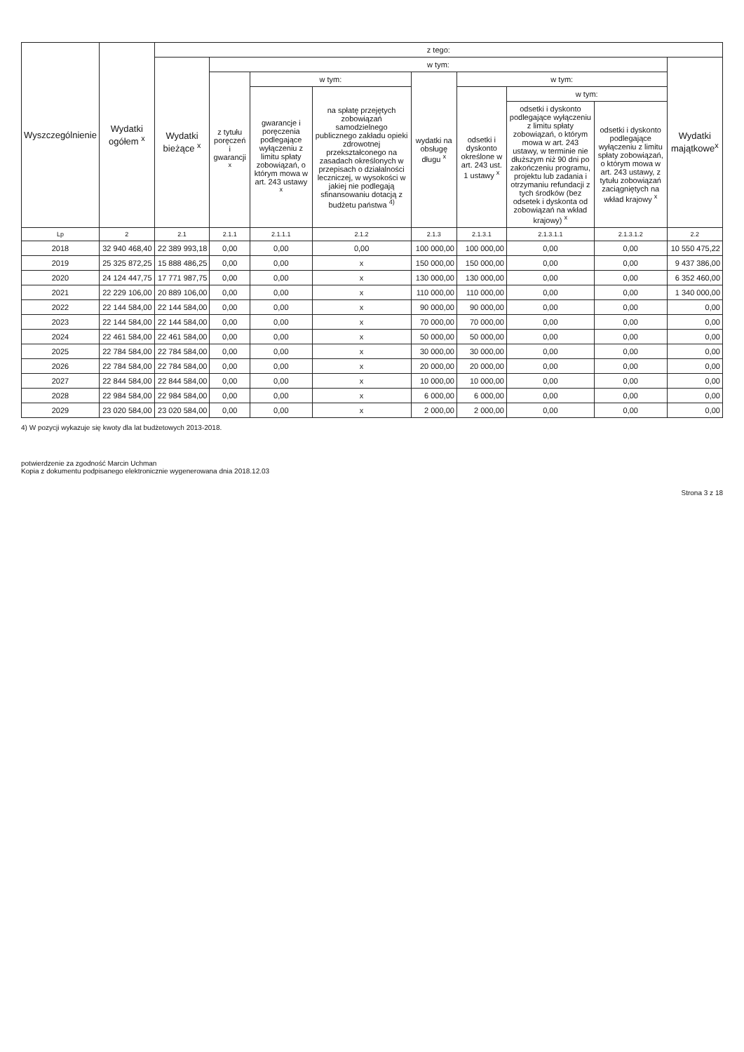| Wyszczególnienie | Wydatki ogółem <sup>x</sup> | z tego: | | | | | | | | |
| --- | --- | --- | --- | --- | --- | --- | --- | --- | --- | --- |
| | | Wydatki bieżące <sup>x</sup> | w tym: | | | | | | | Wydatki majątkowe<sup>x</sup> |
| | | | z tytułu poręczeń i gwarancji <sup>x</sup> | w tym: | | wydatki na obsługę długu <sup>x</sup> | w tym: | | | |
| | | | | gwarancje i poręczenia podlegające wyłączeniu z limitu spłaty zobowiązań, o którym mowa w art. 243 ustawy <sup>x</sup> | na spłatę przejętych zobowiązań samodzielnego publicznego zakładu opieki zdrowotnej przekształconego na zasadach określonych w przepisach o działalności leczniczej, w wysokości w jakiej nie podlegają sfinansowaniu dotacją z budżetu państwa <sup>4)</sup> | | odsetki i dyskonto określone w art. 243 ust. 1 ustawy <sup>x</sup> | w tym: | | |
| | | | | | | | | odsetki i dyskonto podlegające wyłączeniu z limitu spłaty zobowiązań, o którym mowa w art. 243 ustawy, w terminie nie dłuższym niż 90 dni po zakończeniu programu, projektu lub zadania i otrzymaniu refundacji z tych środków (bez odsetek i dyskonta od zobowiązań na wkład krajowy) <sup>x</sup> | odsetki i dyskonto podlegające wyłączeniu z limitu spłaty zobowiązań, o którym mowa w art. 243 ustawy, z tytułu zobowiązań zaciągniętych na wkład krajowy <sup>x</sup> | |
| Lp | 2 | 2.1 | 2.1.1 | 2.1.1.1 | 2.1.2 | 2.1.3 | 2.1.3.1 | 2.1.3.1.1 | 2.1.3.1.2 | 2.2 |
| 2018 | 32 940 468,40 | 22 389 993,18 | 0,00 | 0,00 | 0,00 | 100 000,00 | 100 000,00 | 0,00 | 0,00 | 10 550 475,22 |
| 2019 | 25 325 872,25 | 15 888 486,25 | 0,00 | 0,00 | x | 150 000,00 | 150 000,00 | 0,00 | 0,00 | 9 437 386,00 |
| 2020 | 24 124 447,75 | 17 771 987,75 | 0,00 | 0,00 | x | 130 000,00 | 130 000,00 | 0,00 | 0,00 | 6 352 460,00 |
| 2021 | 22 229 106,00 | 20 889 106,00 | 0,00 | 0,00 | x | 110 000,00 | 110 000,00 | 0,00 | 0,00 | 1 340 000,00 |
| 2022 | 22 144 584,00 | 22 144 584,00 | 0,00 | 0,00 | x | 90 000,00 | 90 000,00 | 0,00 | 0,00 | 0,00 |
| 2023 | 22 144 584,00 | 22 144 584,00 | 0,00 | 0,00 | x | 70 000,00 | 70 000,00 | 0,00 | 0,00 | 0,00 |
| 2024 | 22 461 584,00 | 22 461 584,00 | 0,00 | 0,00 | x | 50 000,00 | 50 000,00 | 0,00 | 0,00 | 0,00 |
| 2025 | 22 784 584,00 | 22 784 584,00 | 0,00 | 0,00 | x | 30 000,00 | 30 000,00 | 0,00 | 0,00 | 0,00 |
| 2026 | 22 784 584,00 | 22 784 584,00 | 0,00 | 0,00 | x | 20 000,00 | 20 000,00 | 0,00 | 0,00 | 0,00 |
| 2027 | 22 844 584,00 | 22 844 584,00 | 0,00 | 0,00 | x | 10 000,00 | 10 000,00 | 0,00 | 0,00 | 0,00 |
| 2028 | 22 984 584,00 | 22 984 584,00 | 0,00 | 0,00 | x | 6 000,00 | 6 000,00 | 0,00 | 0,00 | 0,00 |
| 2029 | 23 020 584,00 | 23 020 584,00 | 0,00 | 0,00 | x | 2 000,00 | 2 000,00 | 0,00 | 0,00 | 0,00 |
4) W pozycji wykazuje się kwoty dla lat budżetowych 2013-2018.
potwierdzenie za zgodność Marcin Uchman
Kopia z dokumentu podpisanego elektronicznie wygenerowana dnia 2018.12.03
Strona 3 z 18